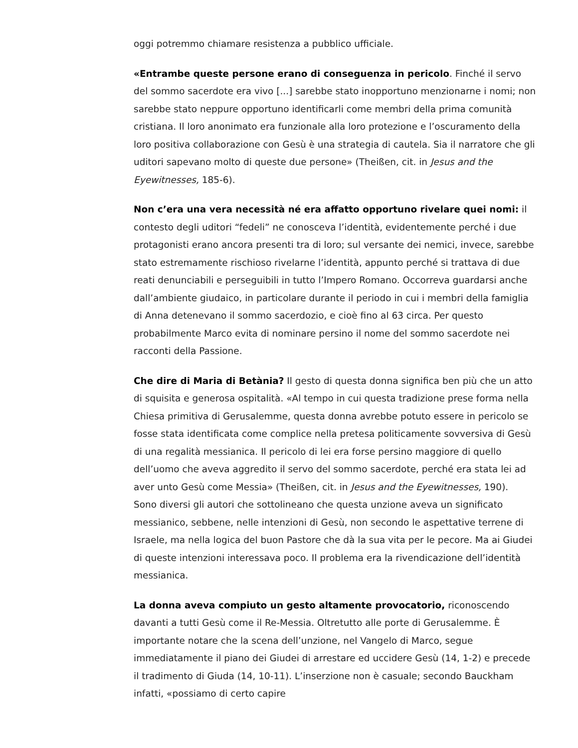oggi potremmo chiamare resistenza a pubblico ufficiale.
«Entrambe queste persone erano di conseguenza in pericolo. Finché il servo del sommo sacerdote era vivo [...] sarebbe stato inopportuno menzionarne i nomi; non sarebbe stato neppure opportuno identificarli come membri della prima comunità cristiana. Il loro anonimato era funzionale alla loro protezione e l’oscuramento della loro positiva collaborazione con Gesù è una strategia di cautela. Sia il narratore che gli uditori sapevano molto di queste due persone» (Theißen, cit. in Jesus and the Eyewitnesses, 185-6).
Non c’era una vera necessità né era affatto opportuno rivelare quei nomi: il contesto degli uditori “fedeli” ne conosceva l’identità, evidentemente perché i due protagonisti erano ancora presenti tra di loro; sul versante dei nemici, invece, sarebbe stato estremamente rischioso rivelarne l’identità, appunto perché si trattava di due reati denunciabili e perseguibili in tutto l’Impero Romano. Occorreva guardarsi anche dall’ambiente giudaico, in particolare durante il periodo in cui i membri della famiglia di Anna detenevano il sommo sacerdozio, e cioè fino al 63 circa. Per questo probabilmente Marco evita di nominare persino il nome del sommo sacerdote nei racconti della Passione.
Che dire di Maria di Betània? Il gesto di questa donna significa ben più che un atto di squisita e generosa ospitalità. «Al tempo in cui questa tradizione prese forma nella Chiesa primitiva di Gerusalemme, questa donna avrebbe potuto essere in pericolo se fosse stata identificata come complice nella pretesa politicamente sovversiva di Gesù di una regalità messianica. Il pericolo di lei era forse persino maggiore di quello dell’uomo che aveva aggredito il servo del sommo sacerdote, perché era stata lei ad aver unto Gesù come Messia» (Theißen, cit. in Jesus and the Eyewitnesses, 190).
Sono diversi gli autori che sottolineano che questa unzione aveva un significato messianico, sebbene, nelle intenzioni di Gesù, non secondo le aspettative terrene di Israele, ma nella logica del buon Pastore che dà la sua vita per le pecore. Ma ai Giudei di queste intenzioni interessava poco. Il problema era la rivendicazione dell’identità messianica.
La donna aveva compiuto un gesto altamente provocatorio, riconoscendo davanti a tutti Gesù come il Re-Messia. Oltretutto alle porte di Gerusalemme. È importante notare che la scena dell’unzione, nel Vangelo di Marco, segue immediatamente il piano dei Giudei di arrestare ed uccidere Gesù (14, 1-2) e precede il tradimento di Giuda (14, 10-11). L’inserzione non è casuale; secondo Bauckham infatti, «possiamo di certo capire